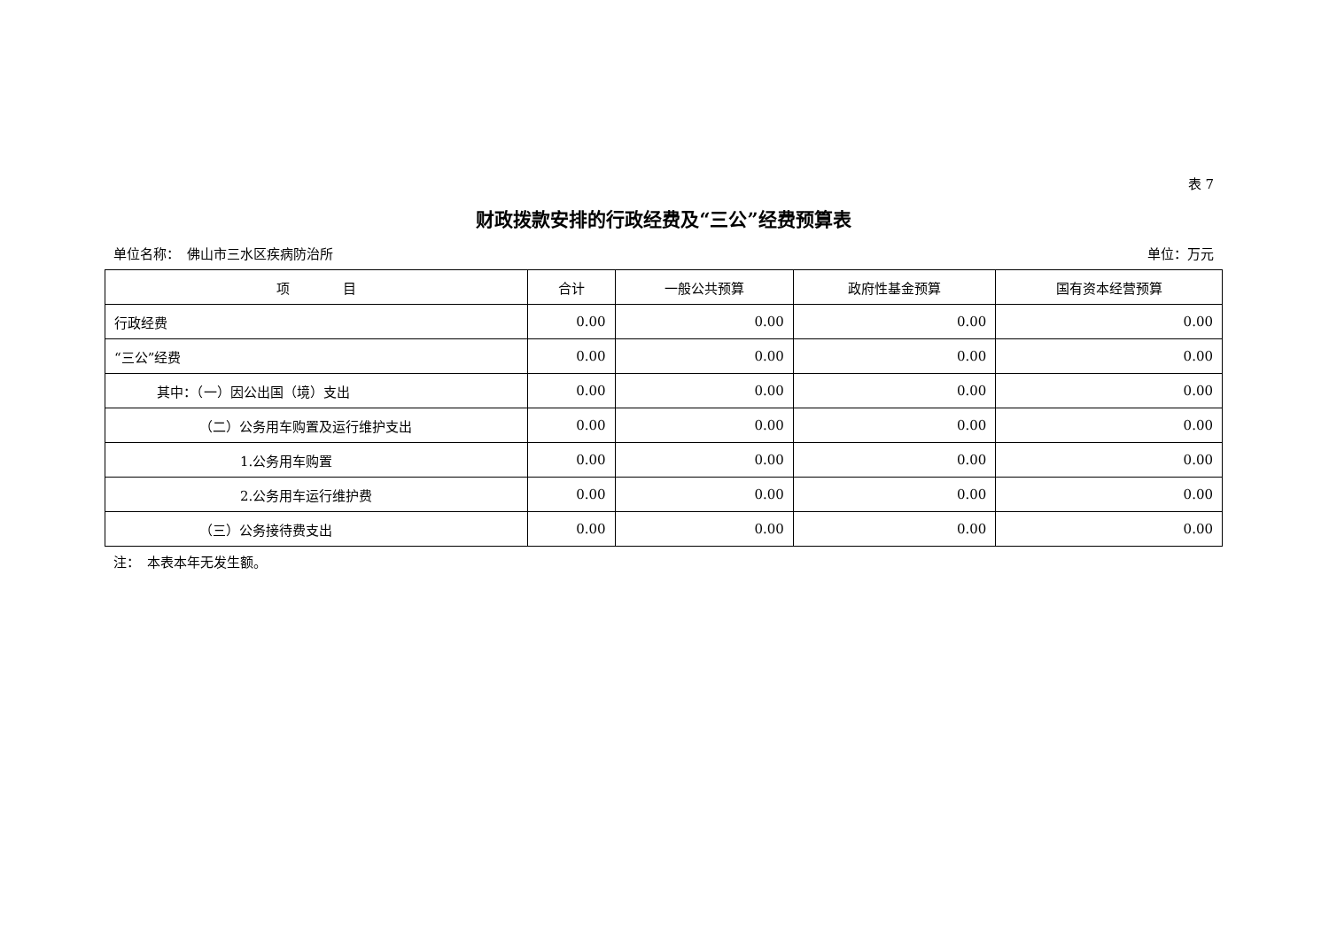表 7
财政拨款安排的行政经费及“三公”经费预算表
单位名称：　佛山市三水区疾病防治所 单位：万元
| 项 目 | 合计 | 一般公共预算 | 政府性基金预算 | 国有资本经营预算 |
| --- | --- | --- | --- | --- |
| 行政经费 | 0.00 | 0.00 | 0.00 | 0.00 |
| “三公”经费 | 0.00 | 0.00 | 0.00 | 0.00 |
| 其中：（一）因公出国（境）支出 | 0.00 | 0.00 | 0.00 | 0.00 |
| （二）公务用车购置及运行维护支出 | 0.00 | 0.00 | 0.00 | 0.00 |
| 1.公务用车购置 | 0.00 | 0.00 | 0.00 | 0.00 |
| 2.公务用车运行维护费 | 0.00 | 0.00 | 0.00 | 0.00 |
| （三）公务接待费支出 | 0.00 | 0.00 | 0.00 | 0.00 |
注：　本表本年无发生额。